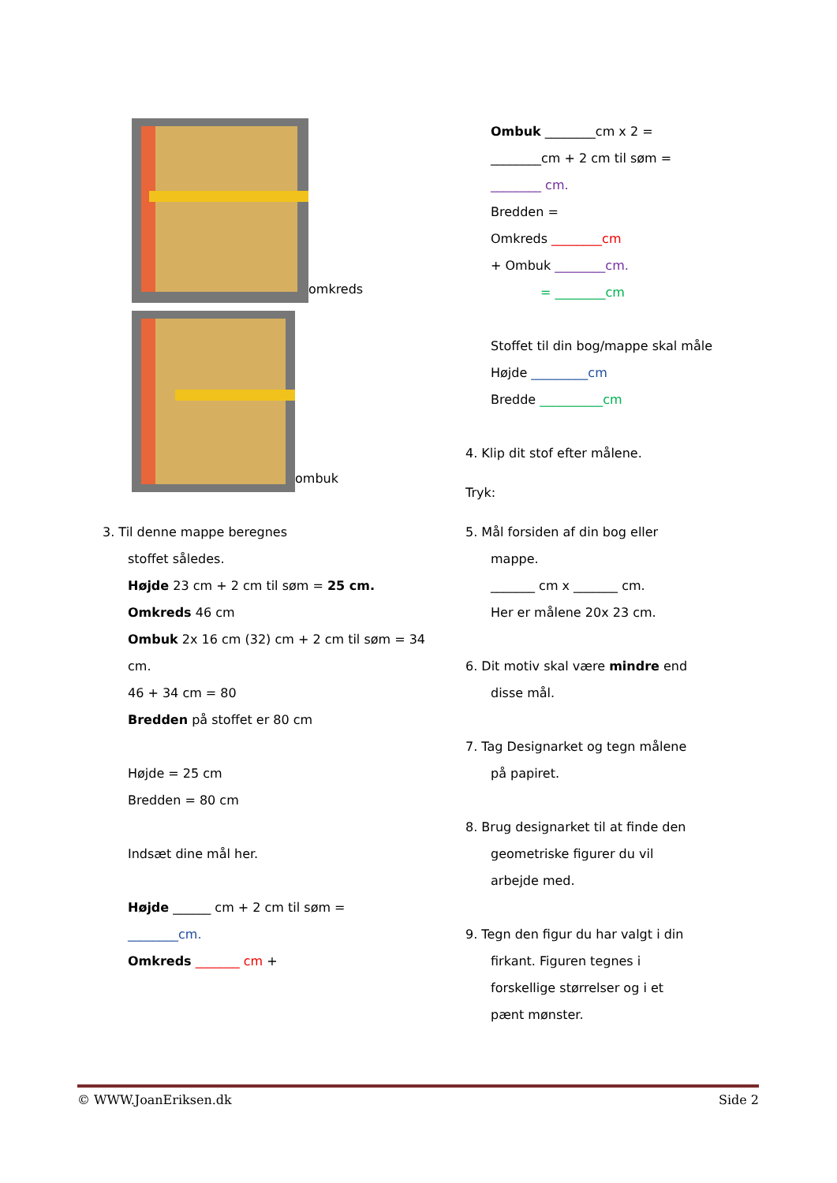omkreds
ombuk
3. Til denne mappe beregnes
stoffet således.
Højde 23 cm + 2 cm til søm = 25 cm.
Omkreds 46 cm
Ombuk 2x 16 cm (32) cm + 2 cm til søm = 34 cm.
46 + 34 cm = 80
Bredden på stoffet er 80 cm
Højde = 25 cm
Bredden = 80 cm
Indsæt dine mål her.
Højde ______ cm + 2 cm til søm =
________cm.
Omkreds _______ cm +
Ombuk ________cm x 2 =
________cm + 2 cm til søm =
________ cm.
Bredden =
Omkreds ________cm
+ Ombuk ________cm.
= ________cm
Stoffet til din bog/mappe skal måle
Højde _________cm
Bredde __________cm
4. Klip dit stof efter målene.
Tryk:
5. Mål forsiden af din bog eller
mappe.
_______ cm x _______ cm.
Her er målene 20x 23 cm.
6. Dit motiv skal være mindre end
disse mål.
7. Tag Designarket og tegn målene
på papiret.
8. Brug designarket til at finde den
geometriske figurer du vil
arbejde med.
9. Tegn den figur du har valgt i din
firkant. Figuren tegnes i
forskellige størrelser og i et
pænt mønster.
© WWW.JoanEriksen.dk Side 2